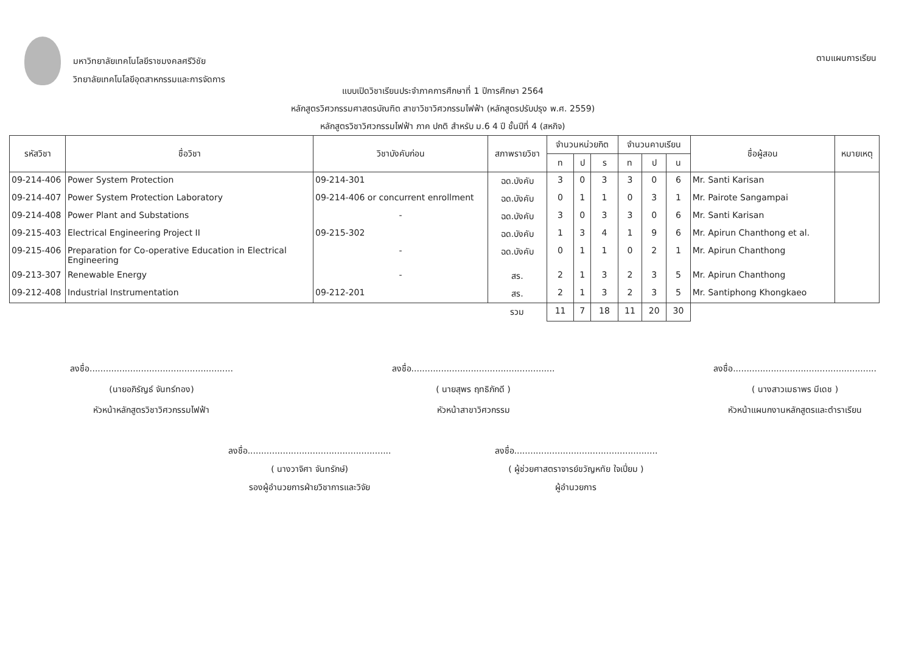มหาวิทยาลัยเทคโนโลยีราชมงคลศรีวิชัย
วิทยาลัยเทคโนโลยีอุตสาหกรรมและการจัดการ
ตามแผนการเรียน
แบบเปิดวิชาเรียนประจำภาคการศึกษาที่ 1 ปีการศึกษา 2564
หลักสูตรวิศวกรรมศาสตรบัณฑิต สาขาวิชาวิศวกรรมไฟฟ้า (หลักสูตรปรับปรุง พ.ศ. 2559)
หลักสูตรวิชาวิศวกรรมไฟฟ้า ภาค ปกติ สำหรับ ม.6 4 ปี ชั้นปีที่ 4 (สหกิจ)
| รหัสวิชา | ชื่อวิชา | วิชาบังคับก่อน | สภาพรายวิชา | จำนวนหน่วยกิต | | | จำนวนคาบเรียน | | | ชื่อผู้สอน | หมายเหตุ |
| --- | --- | --- | --- | --- | --- | --- | --- | --- | --- | --- | --- |
| | | | | ท | ป | ร | ท | ป | น | | |
| 09-214-406 | Power System Protection | 09-214-301 | ฉด.บังคับ | 3 | 0 | 3 | 3 | 0 | 6 | Mr. Santi Karisan | |
| 09-214-407 | Power System Protection Laboratory | 09-214-406 or concurrent enrollment | ฉด.บังคับ | 0 | 1 | 1 | 0 | 3 | 1 | Mr. Pairote Sangampai | |
| 09-214-408 | Power Plant and Substations | - | ฉด.บังคับ | 3 | 0 | 3 | 3 | 0 | 6 | Mr. Santi Karisan | |
| 09-215-403 | Electrical Engineering Project II | 09-215-302 | ฉด.บังคับ | 1 | 3 | 4 | 1 | 9 | 6 | Mr. Apirun Chanthong et al. | |
| 09-215-406 | Preparation for Co-operative Education in Electrical Engineering | - | ฉด.บังคับ | 0 | 1 | 1 | 0 | 2 | 1 | Mr. Apirun Chanthong | |
| 09-213-307 | Renewable Energy | - | สร. | 2 | 1 | 3 | 2 | 3 | 5 | Mr. Apirun Chanthong | |
| 09-212-408 | Industrial Instrumentation | 09-212-201 | สร. | 2 | 1 | 3 | 2 | 3 | 5 | Mr. Santiphong Khongkaeo | |
| | | | รวม | 11 | 7 | 18 | 11 | 20 | 30 | | |
ลงชื่อ.....................................................
(นายอภิรัญธ์ จันทร์ทอง)
หัวหน้าหลักสูตรวิชาวิศวกรรมไฟฟ้า
ลงชื่อ.....................................................
( นายสุพร ฤทธิภักดี )
หัวหน้าสาขาวิศวกรรม
ลงชื่อ.....................................................
( นางสาวเมธาพร มีเดช )
หัวหน้าแผนกงานหลักสูตรและตำราเรียน
ลงชื่อ.....................................................
( นางวาจิศา จันทรักษ์)
รองผู้อำนวยการฝ่ายวิชาการและวิจัย
ลงชื่อ.....................................................
( ผู้ช่วยศาสตราจารย์ขวัญหทัย ใจเปี่ยม )
ผู้อำนวยการ